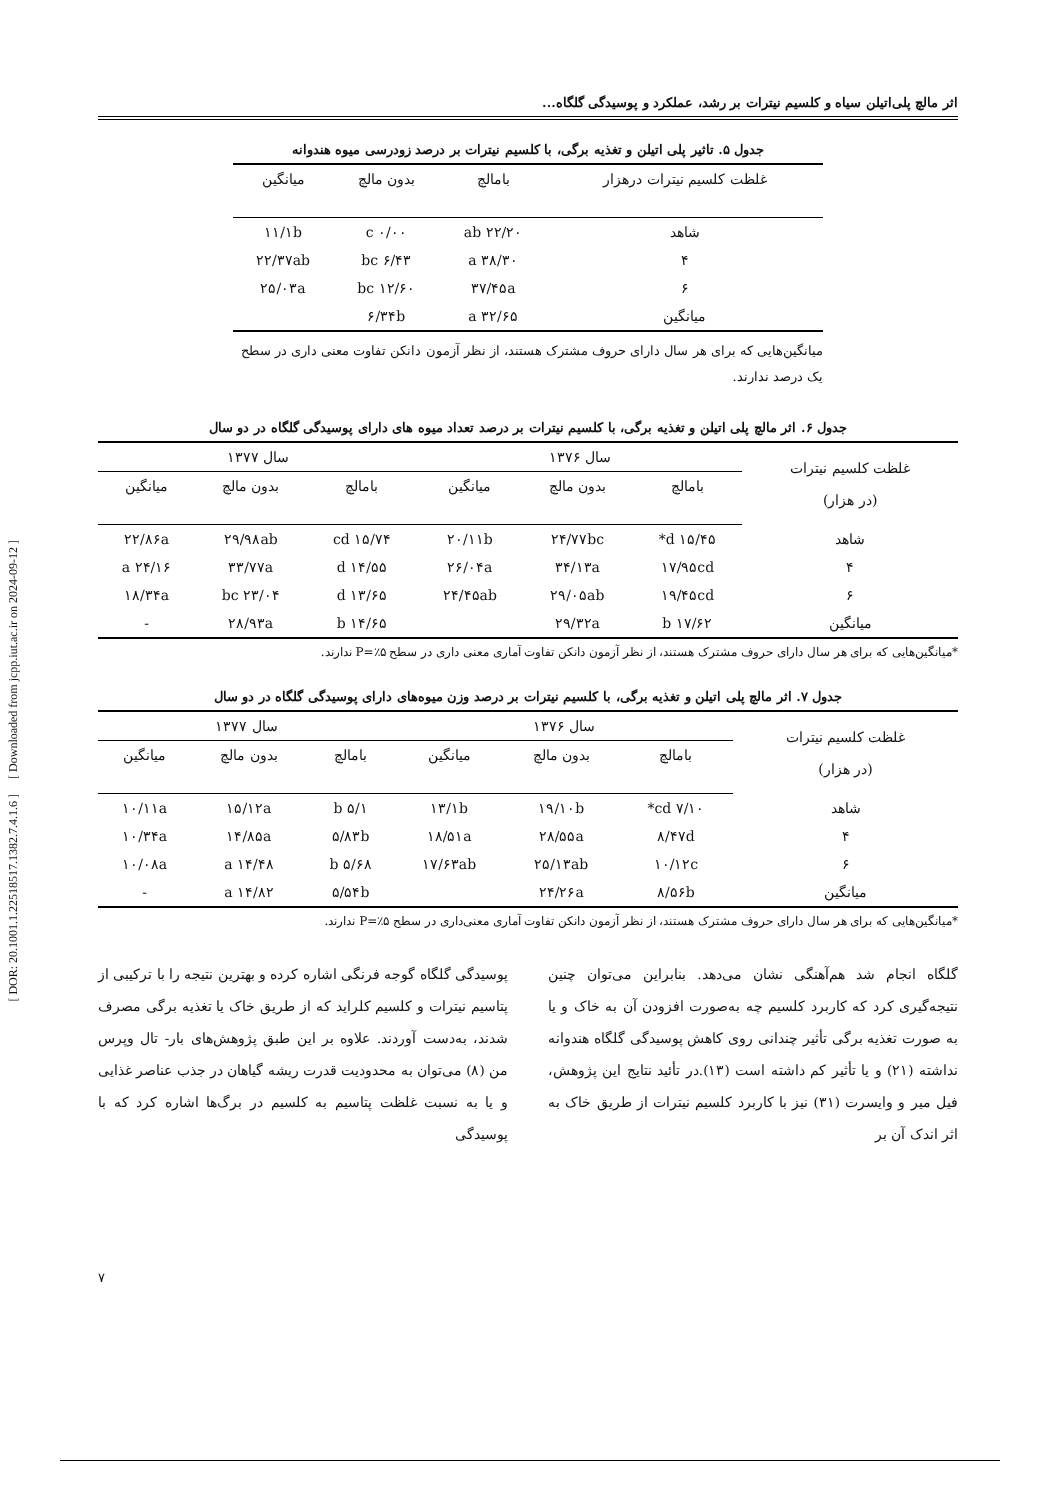اثر مالچ پلی‌اتیلن سیاه و کلسیم نیترات بر رشد، عملکرد و پوسیدگی گلگاه...
جدول ۵. تاثیر پلی اتیلن و تغذیه برگی، با کلسیم نیترات بر درصد زودرسی میوه هندوانه
| غلظت کلسیم نیترات درهزار | بامالچ | بدون مالچ | میانگین |
| --- | --- | --- | --- |
| شاهد | ۲۲/۲۰ ab | ۰/۰۰ c | ۱۱/۱b |
| ۴ | ۳۸/۳۰ a | ۶/۴۳ bc | ۲۲/۳۷ab |
| ۶ | ۳۷/۴۵a | ۱۲/۶۰ bc | ۲۵/۰۳a |
| میانگین | ۳۲/۶۵ a | ۶/۳۴b | |
میانگین‌هایی که برای هر سال دارای حروف مشترک هستند، از نظر آزمون دانکن تفاوت معنی داری در سطح یک درصد ندارند.
جدول ۶. اثر مالچ پلی اتیلن و تغذیه برگی، با کلسیم نیترات بر درصد تعداد میوه های دارای پوسیدگی گلگاه در دو سال
| غلظت کلسیم نیترات (در هزار) | سال ۱۳۷۶ | | | سال ۱۳۷۷ | | |
| --- | --- | --- | --- | --- | --- | --- |
| | بامالچ | بدون مالچ | میانگین | بامالچ | بدون مالچ | میانگین |
| شاهد | ۱۵/۴۵ d* | ۲۴/۷۷bc | ۲۰/۱۱b | ۱۵/۷۴ cd | ۲۹/۹۸ab | ۲۲/۸۶a |
| ۴ | ۱۷/۹۵cd | ۳۴/۱۳a | ۲۶/۰۴a | ۱۴/۵۵ d | ۳۳/۷۷a | ۲۴/۱۶ a |
| ۶ | ۱۹/۴۵cd | ۲۹/۰۵ab | ۲۴/۴۵ab | ۱۳/۶۵ d | ۲۳/۰۴ bc | ۱۸/۳۴a |
| میانگین | ۱۷/۶۲ b | ۲۹/۳۲a | | ۱۴/۶۵ b | ۲۸/۹۳a | - |
*میانگین‌هایی که برای هر سال دارای حروف مشترک هستند، از نظر آزمون دانکن تفاوت آماری معنی داری در سطح P=٪۵ ندارند.
جدول ۷. اثر مالچ پلی اتیلن و تغذیه برگی، با کلسیم نیترات بر درصد وزن میوه‌های دارای پوسیدگی گلگاه در دو سال
| غلظت کلسیم نیترات (در هزار) | سال ۱۳۷۶ | | | سال ۱۳۷۷ | | |
| --- | --- | --- | --- | --- | --- | --- |
| | بامالچ | بدون مالچ | میانگین | بامالچ | بدون مالچ | میانگین |
| شاهد | ۷/۱۰ cd* | ۱۹/۱۰b | ۱۳/۱b | ۵/۱ b | ۱۵/۱۲a | ۱۰/۱۱a |
| ۴ | ۸/۴۷d | ۲۸/۵۵a | ۱۸/۵۱a | ۵/۸۳b | ۱۴/۸۵a | ۱۰/۳۴a |
| ۶ | ۱۰/۱۲c | ۲۵/۱۳ab | ۱۷/۶۳ab | ۵/۶۸ b | ۱۴/۴۸ a | ۱۰/۰۸a |
| میانگین | ۸/۵۶b | ۲۴/۲۶a | | ۵/۵۴b | ۱۴/۸۲ a | - |
*میانگین‌هایی که برای هر سال دارای حروف مشترک هستند، از نظر آزمون دانکن تفاوت آماری معنی‌داری در سطح P=٪۵ ندارند.
گلگاه انجام شد هم‌آهنگی نشان می‌دهد. بنابراین می‌توان چنین نتیجه‌گیری کرد که کاربرد کلسیم چه به‌صورت افزودن آن به خاک و یا به صورت تغذیه برگی تأثیر چندانی روی کاهش پوسیدگی گلگاه هندوانه نداشته (۲۱) و یا تأثیر کم داشته است (۱۳).در تأئید نتایج این پژوهش، فیل میر و وایسرت (۳۱) نیز با کاربرد کلسیم نیترات از طریق خاک به اثر اندک آن بر
پوسیدگی گلگاه گوجه فرنگی اشاره کرده و بهترین نتیجه را با ترکیبی از پتاسیم نیترات و کلسیم کلراید که از طریق خاک یا تغذیه برگی مصرف شدند، به‌دست آوردند. علاوه بر این طبق پژوهش‌های بار- تال وپرس من (۸) می‌توان به محدودیت قدرت ریشه گیاهان در جذب عناصر غذایی و یا به نسبت غلظت پتاسیم به کلسیم در برگ‌ها اشاره کرد که با پوسیدگی
[ DOR: 20.1001.1.22518517.1382.7.4.1.6 ] [ Downloaded from jcpp.iut.ac.ir on 2024-09-12 ]
۷